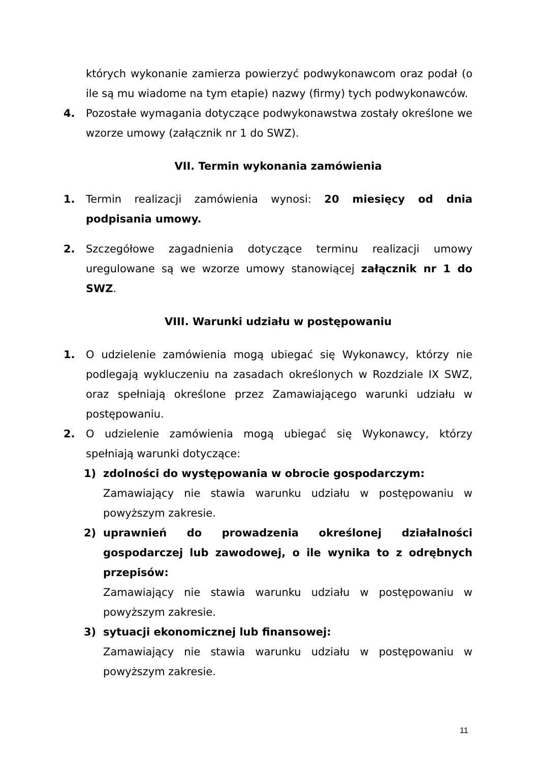których wykonanie zamierza powierzyć podwykonawcom oraz podał (o ile są mu wiadome na tym etapie) nazwy (firmy) tych podwykonawców.
4. Pozostałe wymagania dotyczące podwykonawstwa zostały określone we wzorze umowy (załącznik nr 1 do SWZ).
VII. Termin wykonania zamówienia
1. Termin realizacji zamówienia wynosi: 20 miesięcy od dnia podpisania umowy.
2. Szczegółowe zagadnienia dotyczące terminu realizacji umowy uregulowane są we wzorze umowy stanowiącej załącznik nr 1 do SWZ.
VIII. Warunki udziału w postępowaniu
1. O udzielenie zamówienia mogą ubiegać się Wykonawcy, którzy nie podlegają wykluczeniu na zasadach określonych w Rozdziale IX SWZ, oraz spełniają określone przez Zamawiającego warunki udziału w postępowaniu.
2. O udzielenie zamówienia mogą ubiegać się Wykonawcy, którzy spełniają warunki dotyczące:
1) zdolności do występowania w obrocie gospodarczym:
Zamawiający nie stawia warunku udziału w postępowaniu w powyższym zakresie.
2) uprawnień do prowadzenia określonej działalności gospodarczej lub zawodowej, o ile wynika to z odrębnych przepisów:
Zamawiający nie stawia warunku udziału w postępowaniu w powyższym zakresie.
3) sytuacji ekonomicznej lub finansowej:
Zamawiający nie stawia warunku udziału w postępowaniu w powyższym zakresie.
11